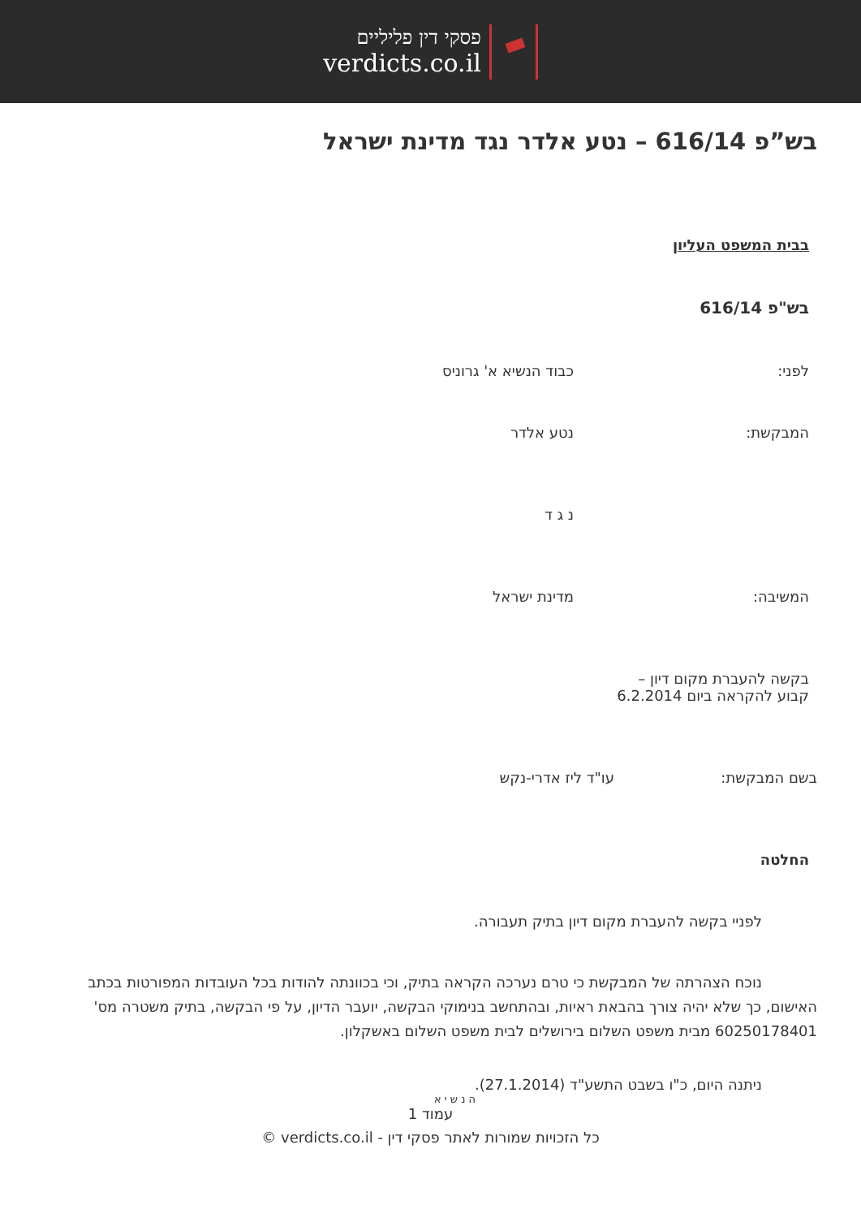פסקי דין פליליים
verdicts.co.il
בש”פ 616/14 – נטע אלדר נגד מדינת ישראל
בבית המשפט העליון
בש"פ 616/14
לפני: כבוד הנשיא א' גרוניס
המבקשת: נטע אלדר
נ ג ד
המשיבה: מדינת ישראל
בקשה להעברת מקום דיון –
קבוע להקראה ביום 6.2.2014
בשם המבקשת: עו"ד ליז אדרי-נקש
החלטה
לפניי בקשה להעברת מקום דיון בתיק תעבורה.
נוכח הצהרתה של המבקשת כי טרם נערכה הקראה בתיק, וכי בכוונתה להודות בכל העובדות המפורטות בכתב האישום, כך שלא יהיה צורך בהבאת ראיות, ובהתחשב בנימוקי הבקשה, יועבר הדיון, על פי הבקשה, בתיק משטרה מס' 60250178401 מבית משפט השלום בירושלים לבית משפט השלום באשקלון.
ניתנה היום, כ"ו בשבט התשע"ד (27.1.2014).
ה נ ש י א
עמוד 1
כל הזכויות שמורות לאתר פסקי דין - verdicts.co.il ©